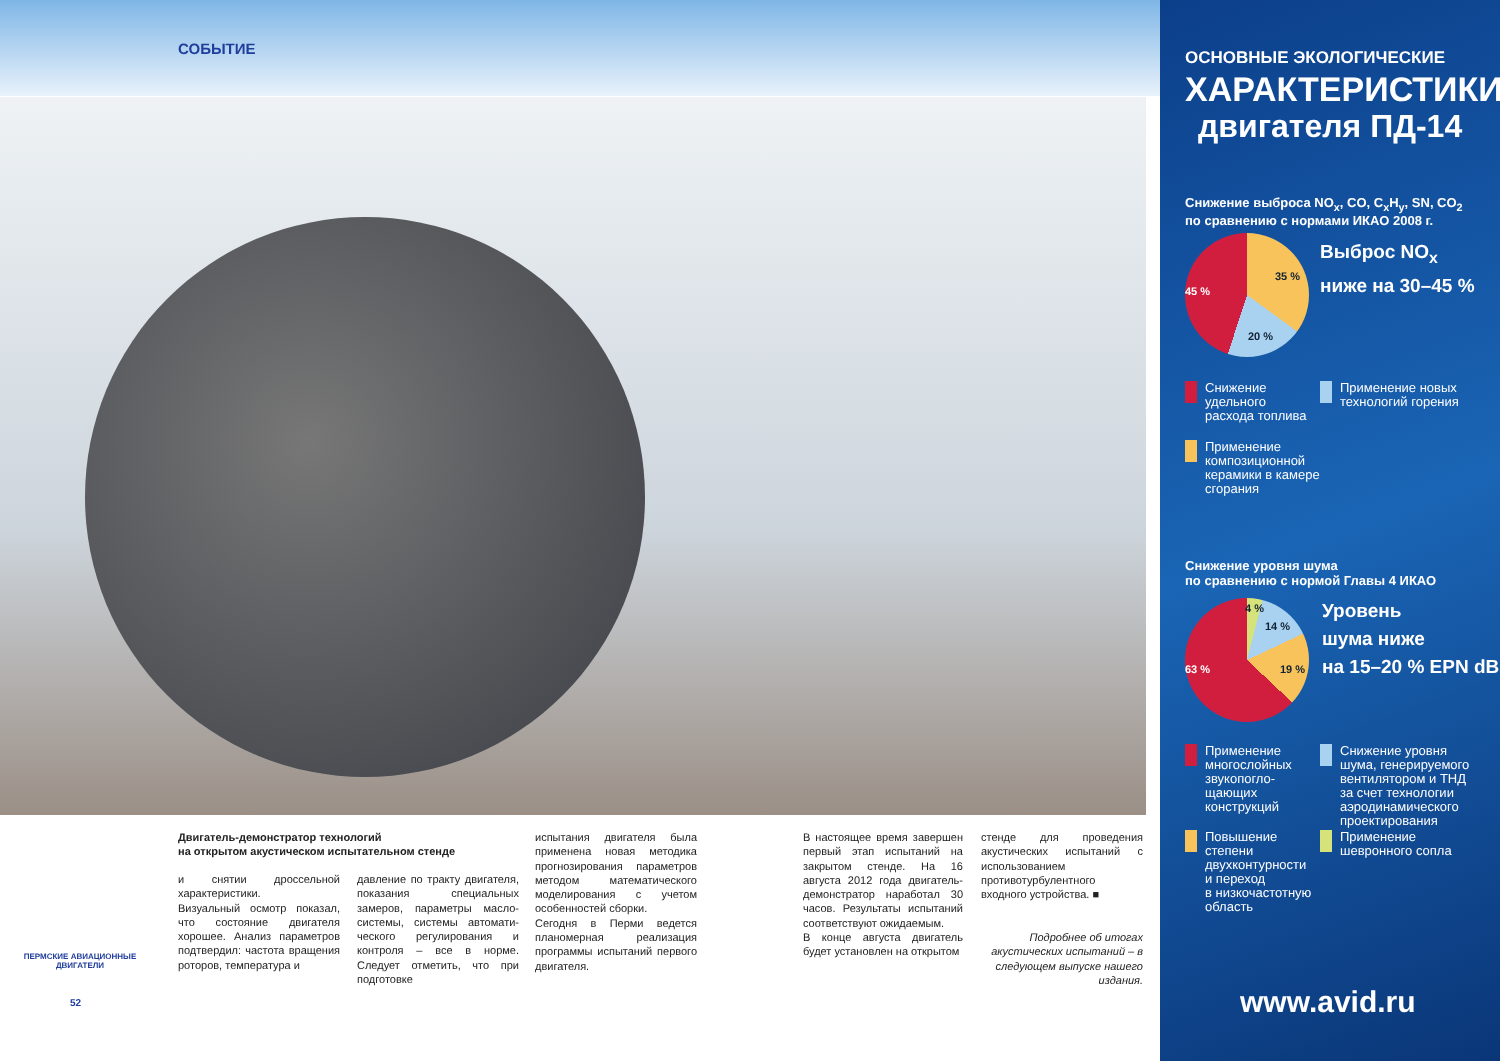СОБЫТИЕ
Двигатель-демонстратор технологий
на открытом акустическом испытательном стенде
и снятии дроссельной характеристики.
Визуальный осмотр показал, что состояние двигателя хорошее. Анализ параметров подтвердил: частота вращения роторов, температура и
давление по тракту двигателя, показания специальных замеров, параметры масло­системы, системы автомати­ческого регулирования и контроля – все в норме. Следует отметить, что при подготовке
испытания двигателя была применена новая методика прогнозирования параметров методом математического моделирования с учетом особенностей сборки.
Сегодня в Перми ведется планомерная реализация программы испытаний первого двигателя.
В настоящее время завершен первый этап испытаний на закрытом стенде. На 16 августа 2012 года двигатель-демонстратор наработал 30 часов. Результаты испытаний соответствуют ожидаемым.
В конце августа двигатель будет установлен на открытом
стенде для проведения акустических испытаний с использованием противотурбулентного входного устройства. ■
Подробнее об итогах акустических испытаний – в следующем выпуске нашего издания.
ПЕРМСКИЕ АВИАЦИОННЫЕ ДВИГАТЕЛИ
52
ОСНОВНЫЕ ЭКОЛОГИЧЕСКИЕ
ХАРАКТЕРИСТИКИ
двигателя ПД-14
Снижение выброса NO<sub>x</sub>, CO, C<sub>x</sub>H<sub>y</sub>, SN, CO<sub>2</sub>
по сравнению с нормами ИКАО 2008 г.
45 %
35 %
20 %
Выброс NO<sub>x</sub>
ниже на 30–45 %
Снижение
удельного
расхода топлива
Применение новых
технологий горения
Применение
композиционной
керамики в камере
сгорания
Снижение уровня шума
по сравнению с нормой Главы 4 ИКАО
4 %
14 %
19 %
63 %
Уровень
шума ниже
на 15–20 % EPN dB
Применение
многослойных
звукопогло-
щающих
конструкций
Снижение уровня
шума, генерируемого
вентилятором и ТНД
за счет технологии
аэродинамического
проектирования
Повышение
степени
двухконтурности
и переход
в низкочастотную
область
Применение
шевронного сопла
www.avid.ru